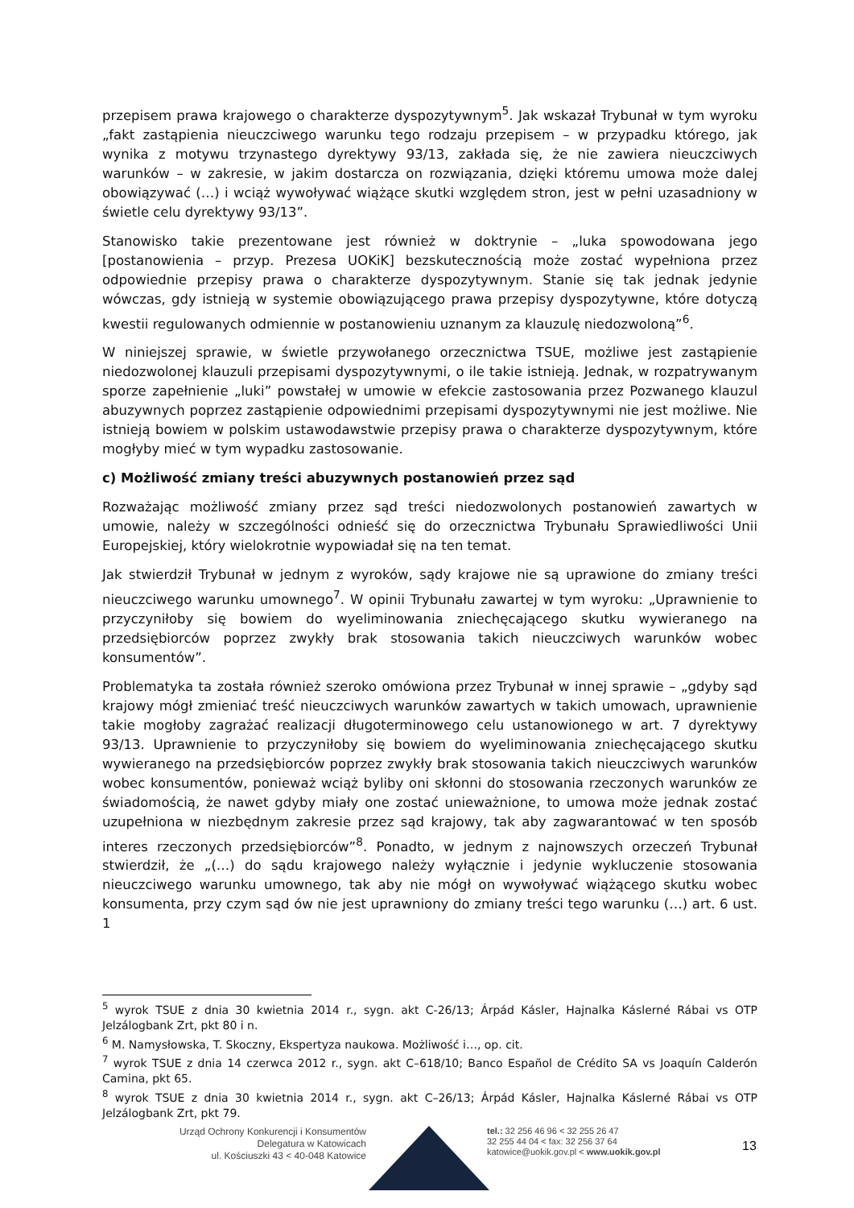przepisem prawa krajowego o charakterze dyspozytywnym<sup>5</sup>. Jak wskazał Trybunał w tym wyroku „fakt zastąpienia nieuczciwego warunku tego rodzaju przepisem – w przypadku którego, jak wynika z motywu trzynastego dyrektywy 93/13, zakłada się, że nie zawiera nieuczciwych warunków – w zakresie, w jakim dostarcza on rozwiązania, dzięki któremu umowa może dalej obowiązywać (…) i wciąż wywoływać wiążące skutki względem stron, jest w pełni uzasadniony w świetle celu dyrektywy 93/13”.
Stanowisko takie prezentowane jest również w doktrynie – „luka spowodowana jego [postanowienia – przyp. Prezesa UOKiK] bezskutecznością może zostać wypełniona przez odpowiednie przepisy prawa o charakterze dyspozytywnym. Stanie się tak jednak jedynie wówczas, gdy istnieją w systemie obowiązującego prawa przepisy dyspozytywne, które dotyczą kwestii regulowanych odmiennie w postanowieniu uznanym za klauzulę niedozwoloną”<sup>6</sup>.
W niniejszej sprawie, w świetle przywołanego orzecznictwa TSUE, możliwe jest zastąpienie niedozwolonej klauzuli przepisami dyspozytywnymi, o ile takie istnieją. Jednak, w rozpatrywanym sporze zapełnienie „luki” powstałej w umowie w efekcie zastosowania przez Pozwanego klauzul abuzywnych poprzez zastąpienie odpowiednimi przepisami dyspozytywnymi nie jest możliwe. Nie istnieją bowiem w polskim ustawodawstwie przepisy prawa o charakterze dyspozytywnym, które mogłyby mieć w tym wypadku zastosowanie.
c) Możliwość zmiany treści abuzywnych postanowień przez sąd
Rozważając możliwość zmiany przez sąd treści niedozwolonych postanowień zawartych w umowie, należy w szczególności odnieść się do orzecznictwa Trybunału Sprawiedliwości Unii Europejskiej, który wielokrotnie wypowiadał się na ten temat.
Jak stwierdził Trybunał w jednym z wyroków, sądy krajowe nie są uprawione do zmiany treści nieuczciwego warunku umownego<sup>7</sup>. W opinii Trybunału zawartej w tym wyroku: „Uprawnienie to przyczyniłoby się bowiem do wyeliminowania zniechęcającego skutku wywieranego na przedsiębiorców poprzez zwykły brak stosowania takich nieuczciwych warunków wobec konsumentów”.
Problematyka ta została również szeroko omówiona przez Trybunał w innej sprawie – „gdyby sąd krajowy mógł zmieniać treść nieuczciwych warunków zawartych w takich umowach, uprawnienie takie mogłoby zagrażać realizacji długoterminowego celu ustanowionego w art. 7 dyrektywy 93/13. Uprawnienie to przyczyniłoby się bowiem do wyeliminowania zniechęcającego skutku wywieranego na przedsiębiorców poprzez zwykły brak stosowania takich nieuczciwych warunków wobec konsumentów, ponieważ wciąż byliby oni skłonni do stosowania rzeczonych warunków ze świadomością, że nawet gdyby miały one zostać unieważnione, to umowa może jednak zostać uzupełniona w niezbędnym zakresie przez sąd krajowy, tak aby zagwarantować w ten sposób interes rzeczonych przedsiębiorców”<sup>8</sup>. Ponadto, w jednym z najnowszych orzeczeń Trybunał stwierdził, że „(…) do sądu krajowego należy wyłącznie i jedynie wykluczenie stosowania nieuczciwego warunku umownego, tak aby nie mógł on wywoływać wiążącego skutku wobec konsumenta, przy czym sąd ów nie jest uprawniony do zmiany treści tego warunku (…) art. 6 ust. 1
<sup>5</sup> wyrok TSUE z dnia 30 kwietnia 2014 r., sygn. akt C-26/13; Árpád Kásler, Hajnalka Káslerné Rábai vs OTP Jelzálogbank Zrt, pkt 80 i n.
<sup>6</sup> M. Namysłowska, T. Skoczny, Ekspertyza naukowa. Możliwość i…, op. cit.
<sup>7</sup> wyrok TSUE z dnia 14 czerwca 2012 r., sygn. akt C–618/10; Banco Español de Crédito SA vs Joaquín Calderón Camina, pkt 65.
<sup>8</sup> wyrok TSUE z dnia 30 kwietnia 2014 r., sygn. akt C–26/13; Árpád Kásler, Hajnalka Káslerné Rábai vs OTP Jelzálogbank Zrt, pkt 79.
Urząd Ochrony Konkurencji i Konsumentów
Delegatura w Katowicach
ul. Kościuszki 43 < 40-048 Katowice
tel.: 32 256 46 96 < 32 255 26 47
32 255 44 04 < fax: 32 256 37 64
katowice@uokik.gov.pl < www.uokik.gov.pl
13